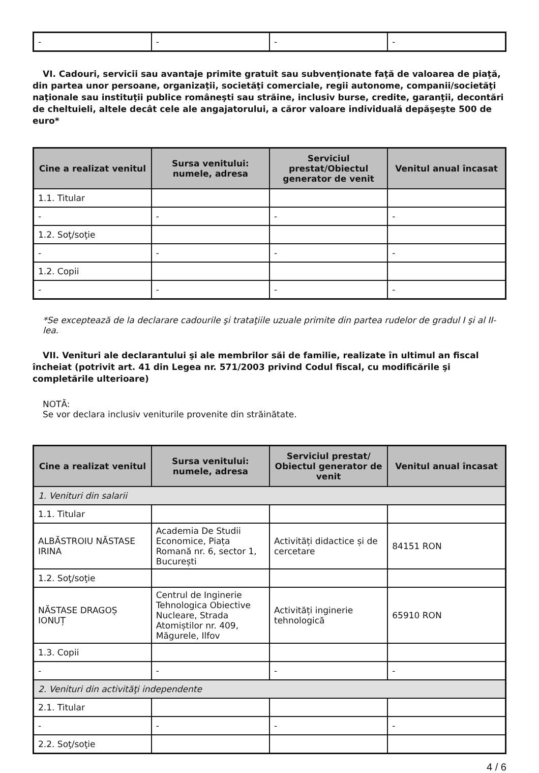| - | - | - | - |
VI. Cadouri, servicii sau avantaje primite gratuit sau subvenţionate faţă de valoarea de piaţă, din partea unor persoane, organizaţii, societăţi comerciale, regii autonome, companii/societăţi naţionale sau instituţii publice româneşti sau străine, inclusiv burse, credite, garanţii, decontări de cheltuieli, altele decât cele ale angajatorului, a căror valoare individuală depăşeşte 500 de euro*
| Cine a realizat venitul | Sursa venitului: numele, adresa | Serviciul prestat/Obiectul generator de venit | Venitul anual încasat |
| --- | --- | --- | --- |
| 1.1. Titular | | | |
| - | - | - | - |
| 1.2. Soţ/soţie | | | |
| - | - | - | - |
| 1.2. Copii | | | |
| - | - | - | - |
*Se exceptează de la declarare cadourile şi trataţiile uzuale primite din partea rudelor de gradul I şi al II-lea.
VII. Venituri ale declarantului şi ale membrilor săi de familie, realizate în ultimul an fiscal încheiat (potrivit art. 41 din Legea nr. 571/2003 privind Codul fiscal, cu modificările şi completările ulterioare)
NOTĂ:
Se vor declara inclusiv veniturile provenite din străinătate.
| Cine a realizat venitul | Sursa venitului: numele, adresa | Serviciul prestat/ Obiectul generator de venit | Venitul anual încasat |
| --- | --- | --- | --- |
| 1. Venituri din salarii | | | |
| 1.1. Titular | | | |
| ALBĂSTROIU NĂSTASE IRINA | Academia De Studii Economice, Piața Romană nr. 6, sector 1, București | Activități didactice și de cercetare | 84151 RON |
| 1.2. Soţ/soţie | | | |
| NĂSTASE DRAGOȘ IONUȚ | Centrul de Inginerie Tehnologica Obiective Nucleare, Strada Atomiștilor nr. 409, Măgurele, Ilfov | Activități inginerie tehnologică | 65910 RON |
| 1.3. Copii | | | |
| - | - | - | - |
| 2. Venituri din activităţi independente | | | |
| 2.1. Titular | | | |
| - | - | - | - |
| 2.2. Soţ/soţie | | | |
4 / 6